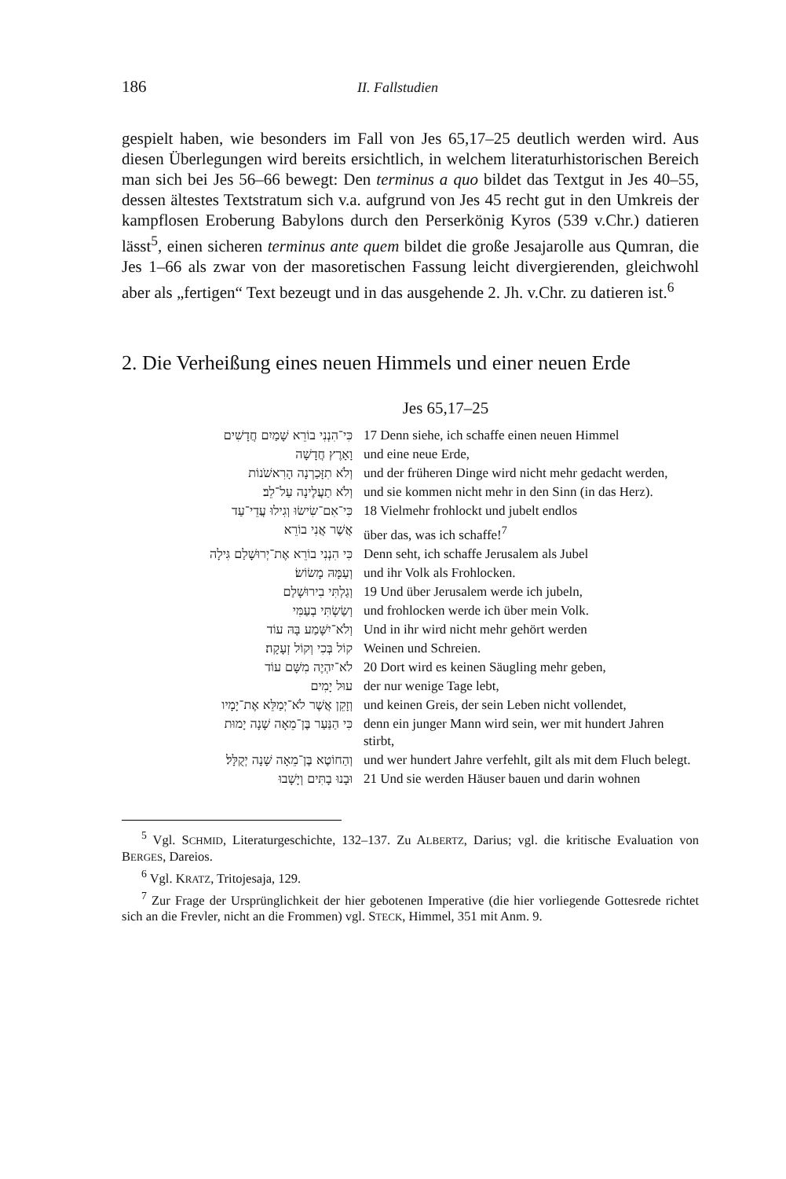186 II. Fallstudien
gespielt haben, wie besonders im Fall von Jes 65,17–25 deutlich werden wird. Aus diesen Überlegungen wird bereits ersichtlich, in welchem literaturhistorischen Bereich man sich bei Jes 56–66 bewegt: Den terminus a quo bildet das Textgut in Jes 40–55, dessen ältestes Textstratum sich v.a. aufgrund von Jes 45 recht gut in den Umkreis der kampflosen Eroberung Babylons durch den Perserkönig Kyros (539 v.Chr.) datieren lässt<sup>5</sup>, einen sicheren terminus ante quem bildet die große Jesajarolle aus Qumran, die Jes 1–66 als zwar von der masoretischen Fassung leicht divergierenden, gleichwohl aber als „fertigen“ Text bezeugt und in das ausgehende 2. Jh. v.Chr. zu datieren ist.<sup>6</sup>
2. Die Verheißung eines neuen Himmels und einer neuen Erde
Jes 65,17–25
| כִּי־הִנְנִי בוֹרֵא שָׁמַיִם חֲדָשִׁים | 17 Denn siehe, ich schaffe einen neuen Himmel |
| וָאָרֶץ חֲדָשָׁה | und eine neue Erde, |
| וְלֹא תִזָּכַרְנָה הָרִאשֹׁנוֹת | und der früheren Dinge wird nicht mehr gedacht werden, |
| וְלֹא תַעֲלֶינָה עַל־לֵב׃ | und sie kommen nicht mehr in den Sinn (in das Herz). |
| כִּי־אִם־שִׂישׂוּ וְגִילוּ עֲדֵי־עַד | 18 Vielmehr frohlockt und jubelt endlos |
| אֲשֶׁר אֲנִי בוֹרֵא | über das, was ich schaffe!<sup>7</sup> |
| כִּי הִנְנִי בוֹרֵא אֶת־יְרוּשָׁלַם גִּילָה | Denn seht, ich schaffe Jerusalem als Jubel |
| וְעַמָּהּ מָשׂוֹשׂ׃ | und ihr Volk als Frohlocken. |
| וְגַלְתִּי בִירוּשָׁלַם | 19 Und über Jerusalem werde ich jubeln, |
| וְשַׂשְׂתִּי בְעַמִּי | und frohlocken werde ich über mein Volk. |
| וְלֹא־יִשָּׁמַע בָּהּ עוֹד | Und in ihr wird nicht mehr gehört werden |
| קוֹל בְּכִי וְקוֹל זְעָקָה׃ | Weinen und Schreien. |
| לֹא־יִהְיֶה מִשָּׁם עוֹד | 20 Dort wird es keinen Säugling mehr geben, |
| עוּל יָמִים | der nur wenige Tage lebt, |
| וְזָקֵן אֲשֶׁר לֹא־יְמַלֵּא אֶת־יָמָיו | und keinen Greis, der sein Leben nicht vollendet, |
| כִּי הַנַּעַר בֶּן־מֵאָה שָׁנָה יָמוּת | denn ein junger Mann wird sein, wer mit hundert Jahren stirbt, |
| וְהַחוֹטֶא בֶּן־מֵאָה שָׁנָה יְקֻלָּל׃ | und wer hundert Jahre verfehlt, gilt als mit dem Fluch belegt. |
| וּבָנוּ בָתִּים וְיָשָׁבוּ | 21 Und sie werden Häuser bauen und darin wohnen |
<sup>5</sup> Vgl. SCHMID, Literaturgeschichte, 132–137. Zu ALBERTZ, Darius; vgl. die kritische Evaluation von BERGES, Dareios.
<sup>6</sup> Vgl. KRATZ, Tritojesaja, 129.
<sup>7</sup> Zur Frage der Ursprünglichkeit der hier gebotenen Imperative (die hier vorliegende Gottesrede richtet sich an die Frevler, nicht an die Frommen) vgl. STECK, Himmel, 351 mit Anm. 9.